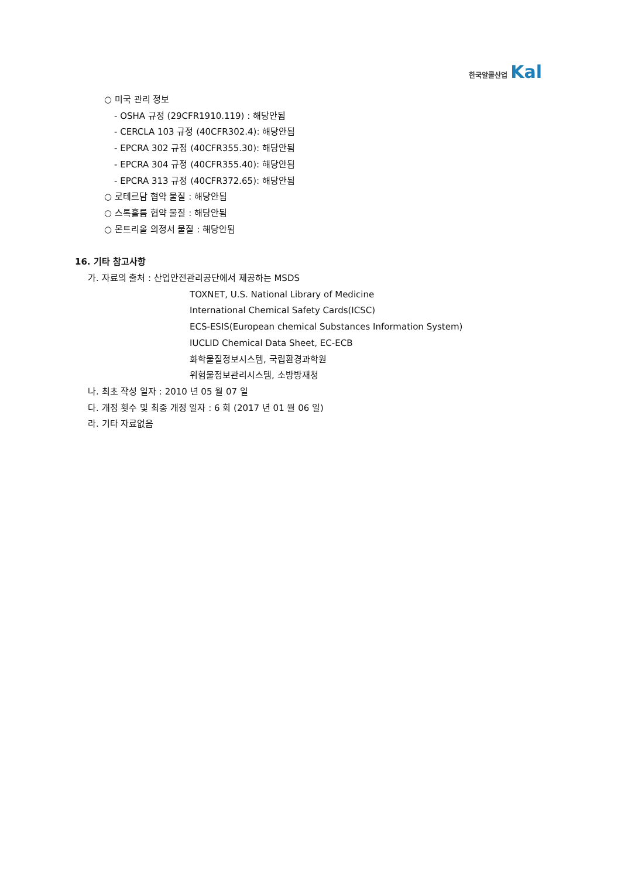한국알콜산업 Kal
○ 미국 관리 정보
- OSHA 규정 (29CFR1910.119) : 해당안됨
- CERCLA 103 규정 (40CFR302.4): 해당안됨
- EPCRA 302 규정 (40CFR355.30): 해당안됨
- EPCRA 304 규정 (40CFR355.40): 해당안됨
- EPCRA 313 규정 (40CFR372.65): 해당안됨
○ 로테르담 협약 물질 : 해당안됨
○ 스톡홀름 협약 물질 : 해당안됨
○ 몬트리올 의정서 물질 : 해당안됨
16. 기타 참고사항
가. 자료의 출처 : 산업안전관리공단에서 제공하는 MSDS
TOXNET, U.S. National Library of Medicine
International Chemical Safety Cards(ICSC)
ECS-ESIS(European chemical Substances Information System)
IUCLID Chemical Data Sheet, EC-ECB
화학물질정보시스템, 국립환경과학원
위험물정보관리시스템, 소방방재청
나. 최초 작성 일자 : 2010 년 05 월 07 일
다. 개정 횟수 및 최종 개정 일자 : 6 회 (2017 년 01 월 06 일)
라. 기타 자료없음